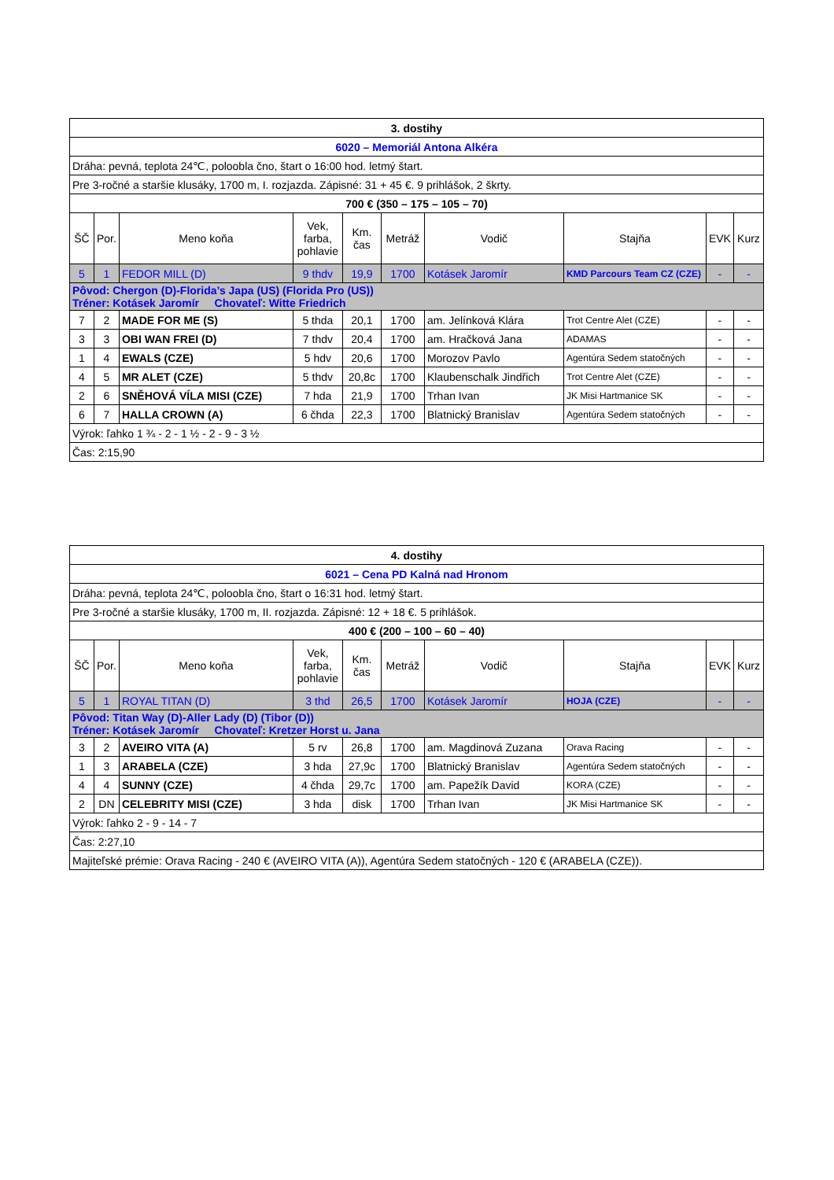| 3. dostihy | | | | | | | | | |
| 6020 – Memoriál Antona Alkéra | | | | | | | | | |
| Dráha: pevná, teplota 24℃, poloobla čno, štart o 16:00 hod. letmý štart. | | | | | | | | | |
| Pre 3-ročné a staršie klusáky, 1700 m, I. rozjazda. Zápisné: 31 + 45 €. 9 prihlášok, 2 škrty. | | | | | | | | | |
| 700 € (350 – 175 – 105 – 70) | | | | | | | | | |
| ŠČ | Por. | Meno koňa | Vek, farba, pohlavie | Km. čas | Metráž | Vodič | Stajňa | EVK | Kurz |
| 5 | 1 | FEDOR MILL (D) | 9 thdv | 19,9 | 1700 | Kotásek Jaromír | KMD Parcours Team CZ (CZE) | - | - |
| Pôvod: Chergon (D)-Florida’s Japa (US) (Florida Pro (US)) Tréner: Kotásek Jaromír Chovateľ: Witte Friedrich | | | | | | | | | |
| 7 | 2 | MADE FOR ME (S) | 5 thda | 20,1 | 1700 | am. Jelínková Klára | Trot Centre Alet (CZE) | - | - |
| 3 | 3 | OBI WAN FREI (D) | 7 thdv | 20,4 | 1700 | am. Hračková Jana | ADAMAS | - | - |
| 1 | 4 | EWALS (CZE) | 5 hdv | 20,6 | 1700 | Morozov Pavlo | Agentúra Sedem statočných | - | - |
| 4 | 5 | MR ALET (CZE) | 5 thdv | 20,8c | 1700 | Klaubenschalk Jindřich | Trot Centre Alet (CZE) | - | - |
| 2 | 6 | SNĚHOVÁ VÍLA MISI (CZE) | 7 hda | 21,9 | 1700 | Trhan Ivan | JK Misi Hartmanice SK | - | - |
| 6 | 7 | HALLA CROWN (A) | 6 čhda | 22,3 | 1700 | Blatnický Branislav | Agentúra Sedem statočných | - | - |
| Výrok: ľahko 1 ¾ - 2 - 1 ½ - 2 - 9 - 3 ½ | | | | | | | | | |
| Čas: 2:15,90 | | | | | | | | | |
| 4. dostihy | | | | | | | | | |
| 6021 – Cena PD Kalná nad Hronom | | | | | | | | | |
| Dráha: pevná, teplota 24℃, poloobla čno, štart o 16:31 hod. letmý štart. | | | | | | | | | |
| Pre 3-ročné a staršie klusáky, 1700 m, II. rozjazda. Zápisné: 12 + 18 €. 5 prihlášok. | | | | | | | | | |
| 400 € (200 – 100 – 60 – 40) | | | | | | | | | |
| ŠČ | Por. | Meno koňa | Vek, farba, pohlavie | Km. čas | Metráž | Vodič | Stajňa | EVK | Kurz |
| 5 | 1 | ROYAL TITAN (D) | 3 thd | 26,5 | 1700 | Kotásek Jaromír | HOJA (CZE) | - | - |
| Pôvod: Titan Way (D)-Aller Lady (D) (Tibor (D)) Tréner: Kotásek Jaromír Chovateľ: Kretzer Horst u. Jana | | | | | | | | | |
| 3 | 2 | AVEIRO VITA (A) | 5 rv | 26,8 | 1700 | am. Magdinová Zuzana | Orava Racing | - | - |
| 1 | 3 | ARABELA (CZE) | 3 hda | 27,9c | 1700 | Blatnický Branislav | Agentúra Sedem statočných | - | - |
| 4 | 4 | SUNNY (CZE) | 4 čhda | 29,7c | 1700 | am. Papežík David | KORA (CZE) | - | - |
| 2 | DN | CELEBRITY MISI (CZE) | 3 hda | disk | 1700 | Trhan Ivan | JK Misi Hartmanice SK | - | - |
| Výrok: ľahko 2 - 9 - 14 - 7 | | | | | | | | | |
| Čas: 2:27,10 | | | | | | | | | |
| Majiteľské prémie: Orava Racing - 240 € (AVEIRO VITA (A)), Agentúra Sedem statočných - 120 € (ARABELA (CZE)). | | | | | | | | | |